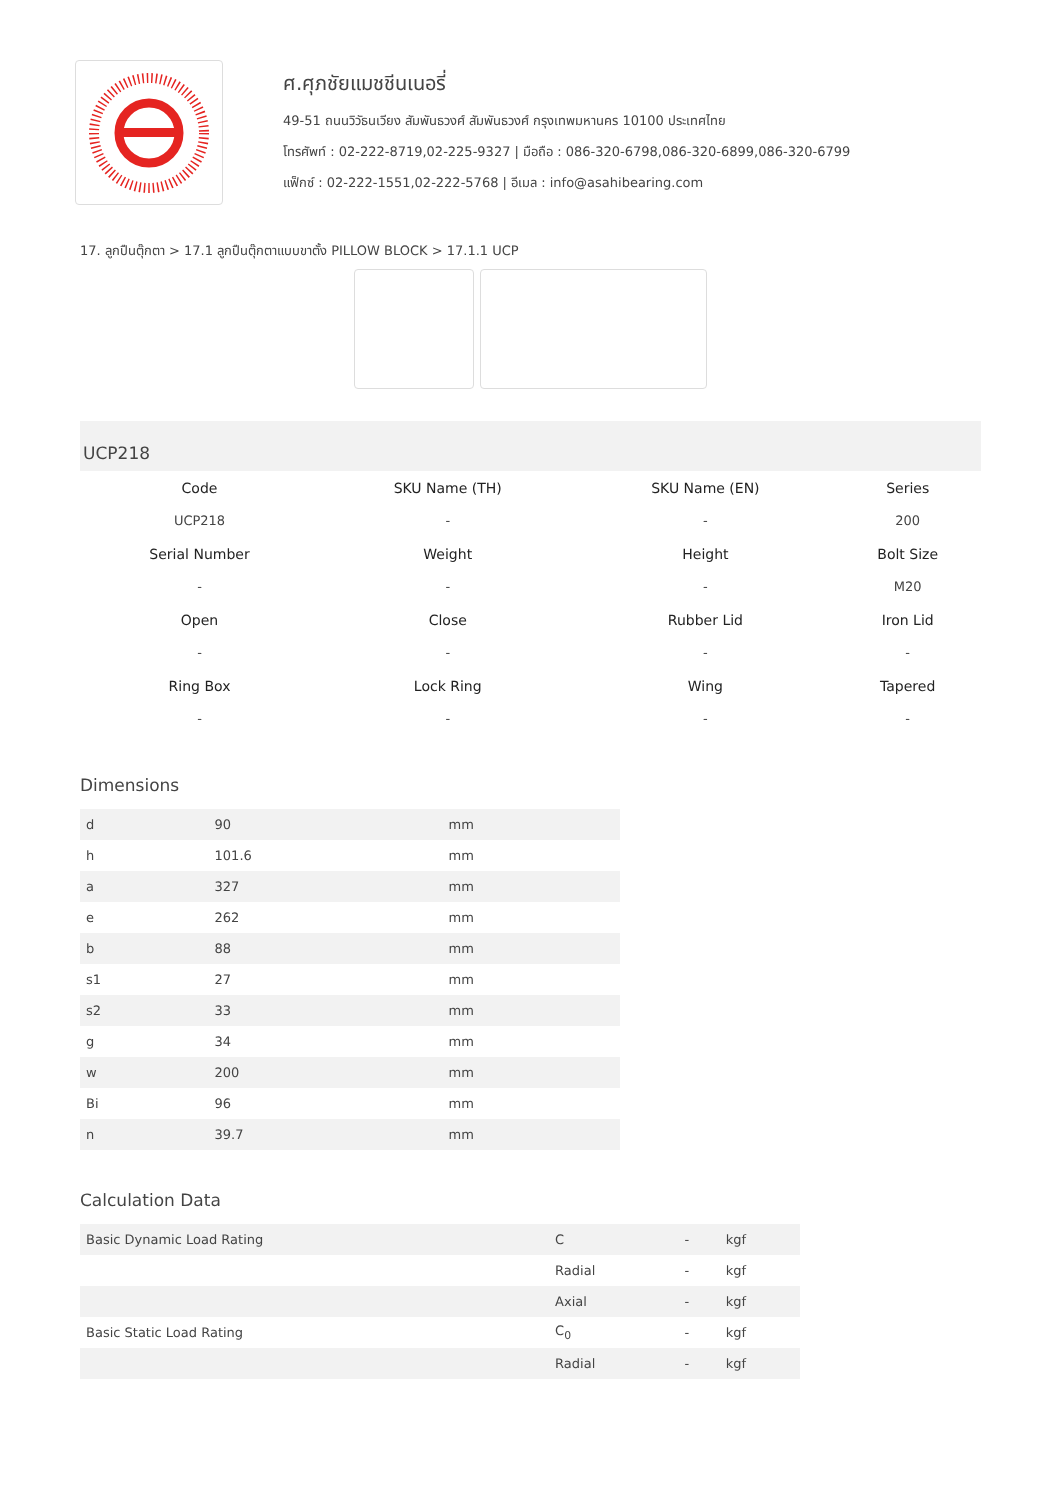ศ.ศุภชัยแมชชีนเนอรี่
49-51 ถนนวิวัธนเวียง สัมพันธวงศ์ สัมพันธวงศ์ กรุงเทพมหานคร 10100 ประเทศไทย
โทรศัพท์ : 02-222-8719,02-225-9327 | มือถือ : 086-320-6798,086-320-6899,086-320-6799
แฟ็กซ์ : 02-222-1551,02-222-5768 | อีเมล : info@asahibearing.com
17. ลูกปืนตุ๊กตา > 17.1 ลูกปืนตุ๊กตาแบบขาตั้ง PILLOW BLOCK > 17.1.1 UCP
UCP218
| Code | SKU Name (TH) | SKU Name (EN) | Series |
| UCP218 | - | - | 200 |
| Serial Number | Weight | Height | Bolt Size |
| - | - | - | M20 |
| Open | Close | Rubber Lid | Iron Lid |
| - | - | - | - |
| Ring Box | Lock Ring | Wing | Tapered |
| - | - | - | - |
Dimensions
| d | 90 | mm |
| h | 101.6 | mm |
| a | 327 | mm |
| e | 262 | mm |
| b | 88 | mm |
| s1 | 27 | mm |
| s2 | 33 | mm |
| g | 34 | mm |
| w | 200 | mm |
| Bi | 96 | mm |
| n | 39.7 | mm |
Calculation Data
| Basic Dynamic Load Rating | C | - | kgf |
| | Radial | - | kgf |
| | Axial | - | kgf |
| Basic Static Load Rating | C<sub>0</sub> | - | kgf |
| | Radial | - | kgf |